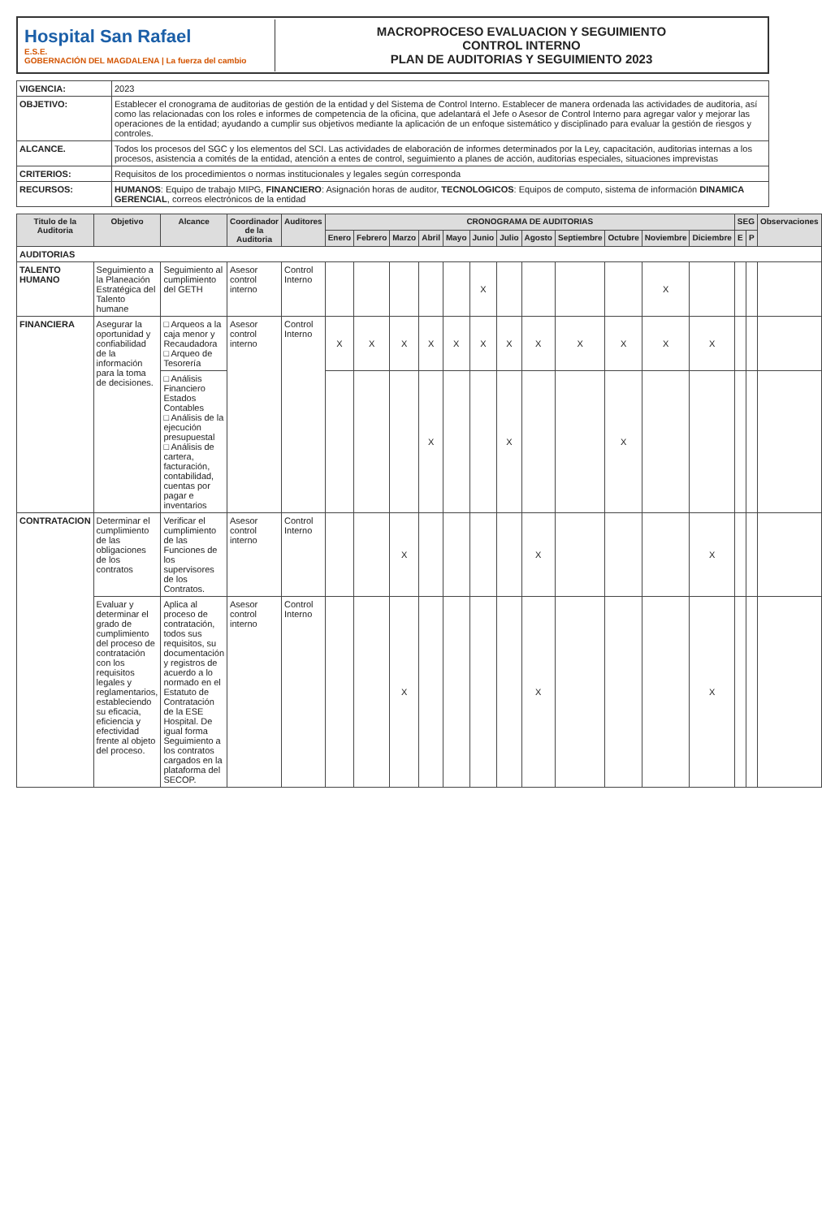Hospital San Rafael
E.S.E.
GOBERNACIÓN DEL MAGDALENA | La fuerza del cambio
MACROPROCESO EVALUACION Y SEGUIMIENTO
CONTROL INTERNO
PLAN DE AUDITORIAS Y SEGUIMIENTO 2023
| VIGENCIA: | 2023 |
| OBJETIVO: | Establecer el cronograma de auditorias de gestión de la entidad y del Sistema de Control Interno. Establecer de manera ordenada las actividades de auditoria, así como las relacionadas con los roles e informes de competencia de la oficina, que adelantará el Jefe o Asesor de Control Interno para agregar valor y mejorar las operaciones de la entidad; ayudando a cumplir sus objetivos mediante la aplicación de un enfoque sistemático y disciplinado para evaluar la gestión de riesgos y controles. |
| ALCANCE. | Todos los procesos del SGC y los elementos del SCI. Las actividades de elaboración de informes determinados por la Ley, capacitación, auditorias internas a los procesos, asistencia a comités de la entidad, atención a entes de control, seguimiento a planes de acción, auditorias especiales, situaciones imprevistas |
| CRITERIOS: | Requisitos de los procedimientos o normas institucionales y legales según corresponda |
| RECURSOS: | HUMANOS : Equipo de trabajo MIPG, FINANCIERO : Asignación horas de auditor, TECNOLOGICOS : Equipos de computo, sistema de información DINAMICA GERENCIAL , correos electrónicos de la entidad |
| Titulo de la Auditoria | Objetivo | Alcance | Coordinador de la Auditoria | Auditores | CRONOGRAMA DE AUDITORIAS | | | | | | | | | | | | SEG | | Observaciones |
| --- | --- | --- | --- | --- | --- | --- | --- | --- | --- | --- | --- | --- | --- | --- | --- | --- | --- | --- | --- |
| | | | | | Enero | Febrero | Marzo | Abril | Mayo | Junio | Julio | Agosto | Septiembre | Octubre | Noviembre | Diciembre | E | P | |
| AUDITORIAS | | | | | | | | | | | | | | | | | | | |
| TALENTO HUMANO | Seguimiento a la Planeación Estratégica del Talento humane | Seguimiento al cumplimiento del GETH | Asesor control interno | Control Interno | | | | | | X | | | | | X | | | | |
| FINANCIERA | Asegurar la oportunidad y confiabilidad de la información para la toma de decisiones. | □ Arqueos a la caja menor y Recaudadora □ Arqueo de Tesorería | Asesor control interno | Control Interno | X | X | X | X | X | X | X | X | X | X | X | X | | | |
| | | □ Análisis Financiero Estados Contables □ Análisis de la ejecución presupuestal □ Análisis de cartera, facturación, contabilidad, cuentas por pagar e inventarios | | | | | | X | | | X | | | X | | | | | |
| CONTRATACION | Determinar el cumplimiento de las obligaciones de los contratos | Verificar el cumplimiento de las Funciones de los supervisores de los Contratos. | Asesor control interno | Control Interno | | | X | | | | | X | | | | X | | | |
| | Evaluar y determinar el grado de cumplimiento del proceso de contratación con los requisitos legales y reglamentarios, estableciendo su eficacia, eficiencia y efectividad frente al objeto del proceso. | Aplica al proceso de contratación, todos sus requisitos, su documentación y registros de acuerdo a lo normado en el Estatuto de Contratación de la ESE Hospital. De igual forma Seguimiento a los contratos cargados en la plataforma del SECOP. | Asesor control interno | Control Interno | | | X | | | | | X | | | | X | | | |